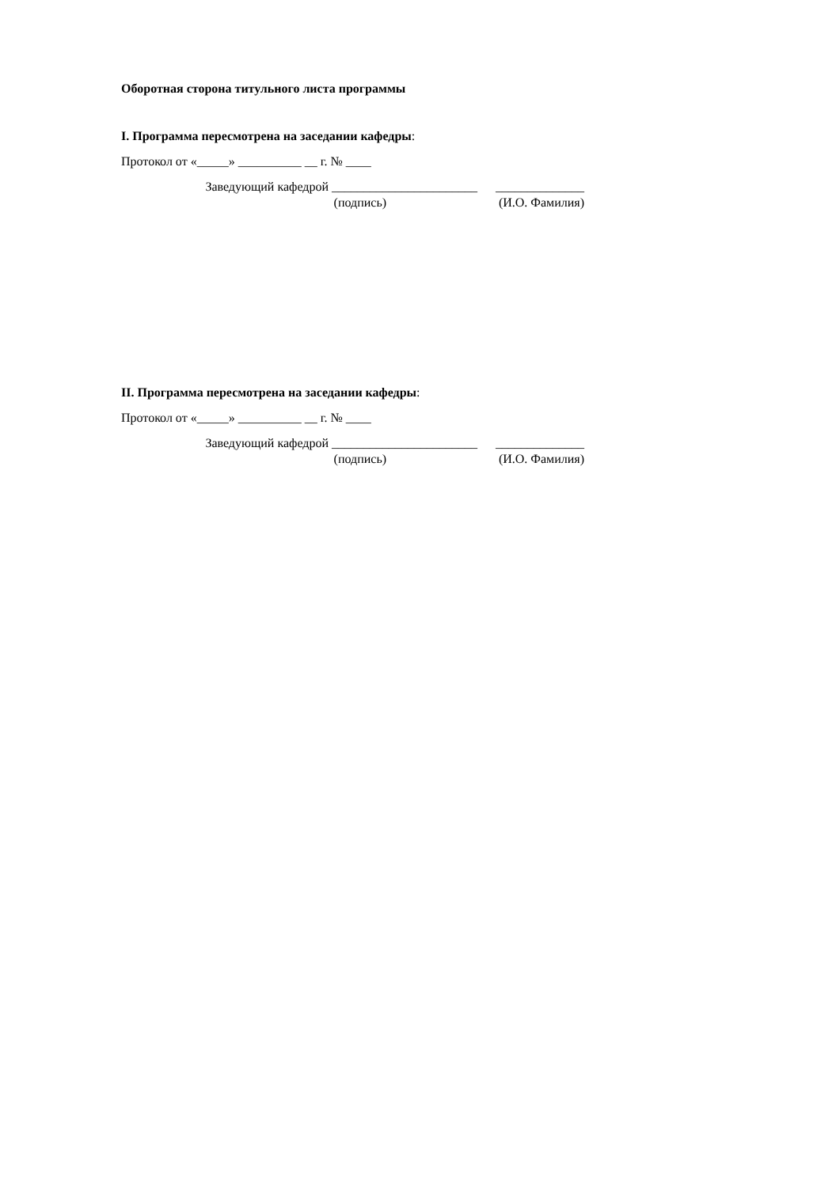Оборотная сторона титульного листа программы
I. Программа пересмотрена на заседании кафедры:
Протокол от «_____» __________ __ г. № ____
Заведующий кафедрой _______________________ ______________
(подпись) (И.О. Фамилия)
II. Программа пересмотрена на заседании кафедры:
Протокол от «_____» __________ __ г. № ____
Заведующий кафедрой _______________________ ______________
(подпись) (И.О. Фамилия)